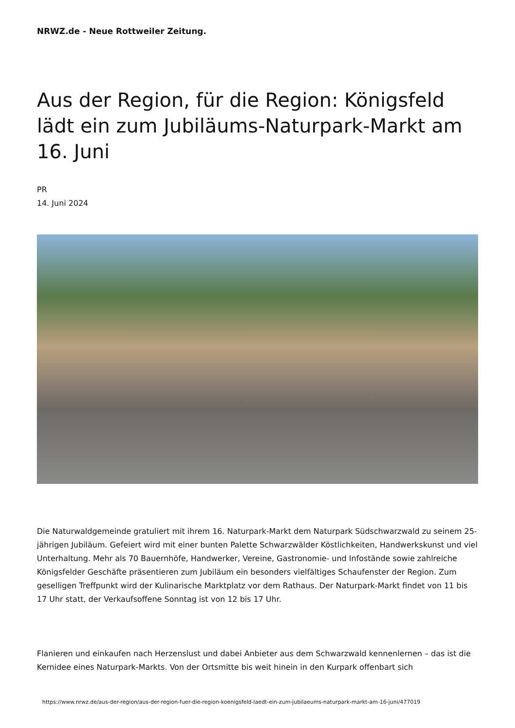NRWZ.de - Neue Rottweiler Zeitung.
Aus der Region, für die Region: Königsfeld lädt ein zum Jubiläums-Naturpark-Markt am 16. Juni
PR
14. Juni 2024
Die Naturwaldgemeinde gratuliert mit ihrem 16. Naturpark-Markt dem Naturpark Südschwarzwald zu seinem 25-jährigen Jubiläum. Gefeiert wird mit einer bunten Palette Schwarzwälder Köstlichkeiten, Handwerkskunst und viel Unterhaltung. Mehr als 70 Bauernhöfe, Handwerker, Vereine, Gastronomie- und Infostände sowie zahlreiche Königsfelder Geschäfte präsentieren zum Jubiläum ein besonders vielfältiges Schaufenster der Region. Zum geselligen Treffpunkt wird der Kulinarische Marktplatz vor dem Rathaus. Der Naturpark-Markt findet von 11 bis 17 Uhr statt, der Verkaufsoffene Sonntag ist von 12 bis 17 Uhr.
Flanieren und einkaufen nach Herzenslust und dabei Anbieter aus dem Schwarzwald kennenlernen – das ist die Kernidee eines Naturpark-Markts. Von der Ortsmitte bis weit hinein in den Kurpark offenbart sich
https://www.nrwz.de/aus-der-region/aus-der-region-fuer-die-region-koenigsfeld-laedt-ein-zum-jubilaeums-naturpark-markt-am-16-juni/477019